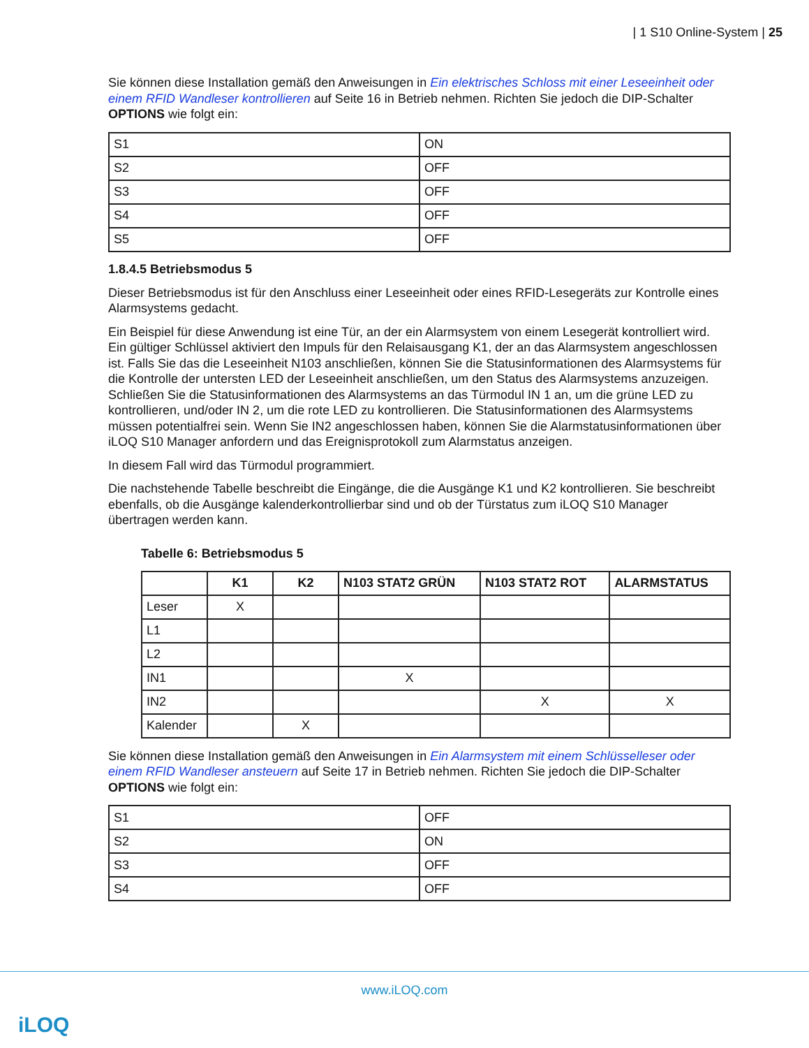| 1 S10 Online-System | 25
Sie können diese Installation gemäß den Anweisungen in Ein elektrisches Schloss mit einer Leseeinheit oder einem RFID Wandleser kontrollieren auf Seite 16 in Betrieb nehmen. Richten Sie jedoch die DIP-Schalter OPTIONS wie folgt ein:
| S1 | ON |
| S2 | OFF |
| S3 | OFF |
| S4 | OFF |
| S5 | OFF |
1.8.4.5 Betriebsmodus 5
Dieser Betriebsmodus ist für den Anschluss einer Leseeinheit oder eines RFID-Lesegeräts zur Kontrolle eines Alarmsystems gedacht.
Ein Beispiel für diese Anwendung ist eine Tür, an der ein Alarmsystem von einem Lesegerät kontrolliert wird. Ein gültiger Schlüssel aktiviert den Impuls für den Relaisausgang K1, der an das Alarmsystem angeschlossen ist. Falls Sie das die Leseeinheit N103 anschließen, können Sie die Statusinformationen des Alarmsystems für die Kontrolle der untersten LED der Leseeinheit anschließen, um den Status des Alarmsystems anzuzeigen. Schließen Sie die Statusinformationen des Alarmsystems an das Türmodul IN 1 an, um die grüne LED zu kontrollieren, und/oder IN 2, um die rote LED zu kontrollieren. Die Statusinformationen des Alarmsystems müssen potentialfrei sein. Wenn Sie IN2 angeschlossen haben, können Sie die Alarmstatusinformationen über iLOQ S10 Manager anfordern und das Ereignisprotokoll zum Alarmstatus anzeigen.
In diesem Fall wird das Türmodul programmiert.
Die nachstehende Tabelle beschreibt die Eingänge, die die Ausgänge K1 und K2 kontrollieren. Sie beschreibt ebenfalls, ob die Ausgänge kalenderkontrollierbar sind und ob der Türstatus zum iLOQ S10 Manager übertragen werden kann.
Tabelle 6: Betriebsmodus 5
| | K1 | K2 | N103 STAT2 GRÜN | N103 STAT2 ROT | ALARMSTATUS |
| --- | --- | --- | --- | --- | --- |
| Leser | X | | | | |
| L1 | | | | | |
| L2 | | | | | |
| IN1 | | | X | | |
| IN2 | | | | X | X |
| Kalender | | X | | | |
Sie können diese Installation gemäß den Anweisungen in Ein Alarmsystem mit einem Schlüsselleser oder einem RFID Wandleser ansteuern auf Seite 17 in Betrieb nehmen. Richten Sie jedoch die DIP-Schalter OPTIONS wie folgt ein:
| S1 | OFF |
| S2 | ON |
| S3 | OFF |
| S4 | OFF |
www.iLOQ.com
iLOQ